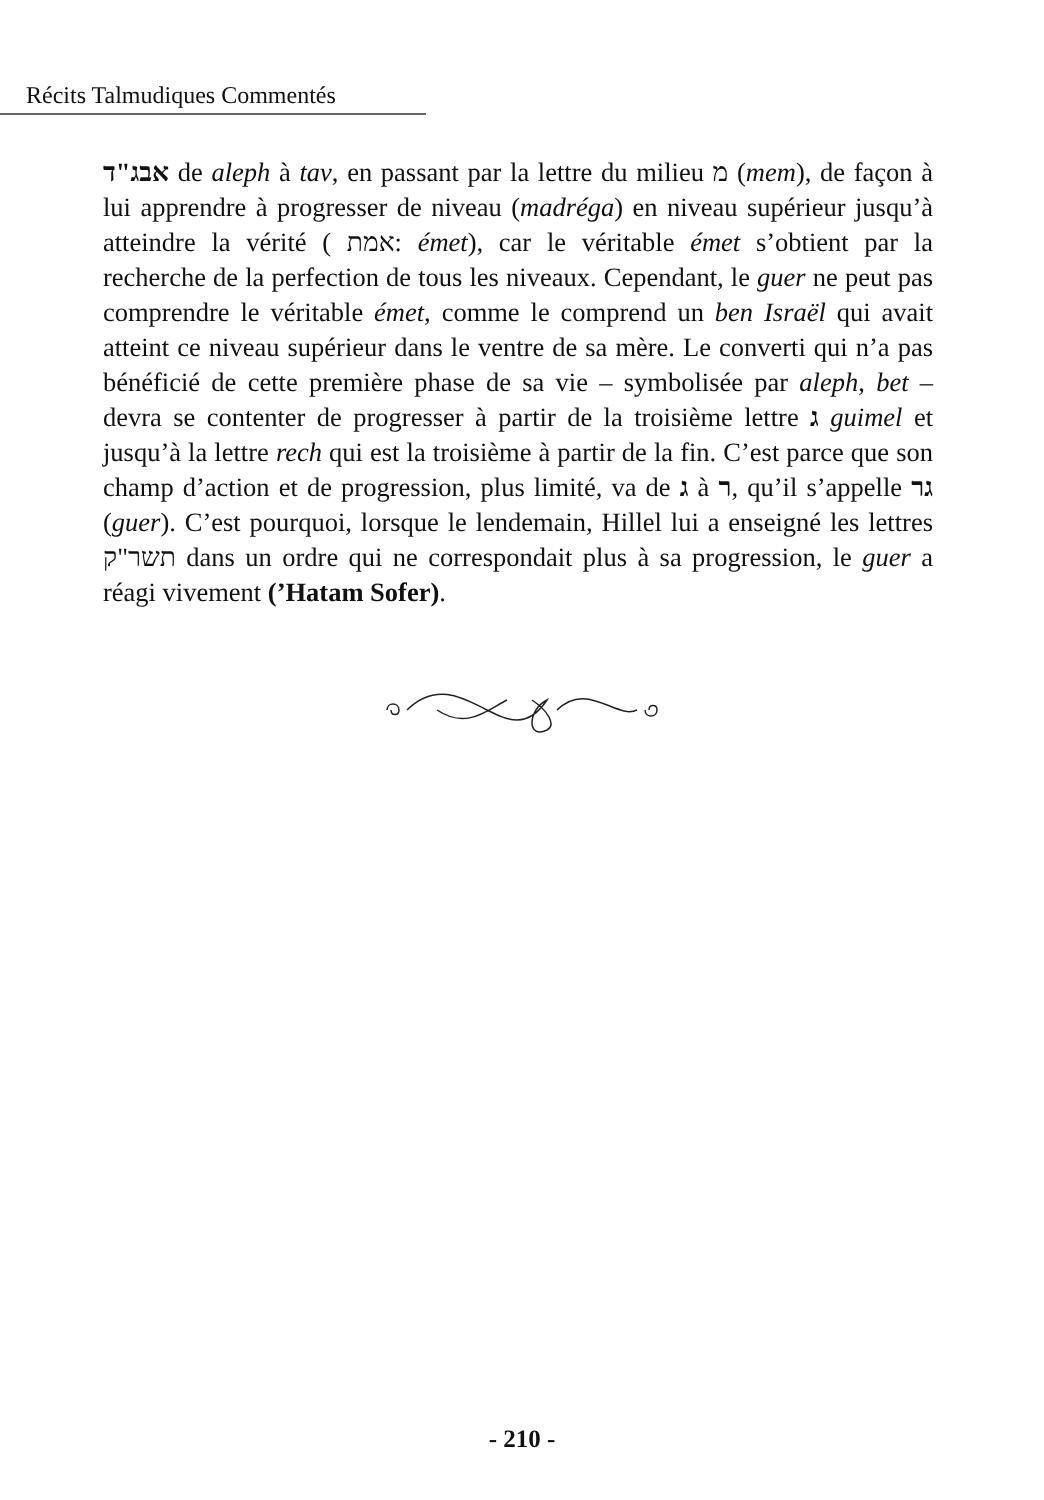Récits Talmudiques Commentés
אבג"ד de aleph à tav, en passant par la lettre du milieu מ (mem), de façon à lui apprendre à progresser de niveau (madréga) en niveau supérieur jusqu’à atteindre la vérité ( אמת: émet), car le véritable émet s’obtient par la recherche de la perfection de tous les niveaux. Cependant, le guer ne peut pas comprendre le véritable émet, comme le comprend un ben Israël qui avait atteint ce niveau supérieur dans le ventre de sa mère. Le converti qui n’a pas bénéficié de cette première phase de sa vie – symbolisée par aleph, bet – devra se contenter de progresser à partir de la troisième lettre ג guimel et jusqu’à la lettre rech qui est la troisième à partir de la fin. C’est parce que son champ d’action et de progression, plus limité, va de ג à ר, qu’il s’appelle גר (guer). C’est pourquoi, lorsque le lendemain, Hillel lui a enseigné les lettres תשר"ק dans un ordre qui ne correspondait plus à sa progression, le guer a réagi vivement (’Hatam Sofer).
- 210 -